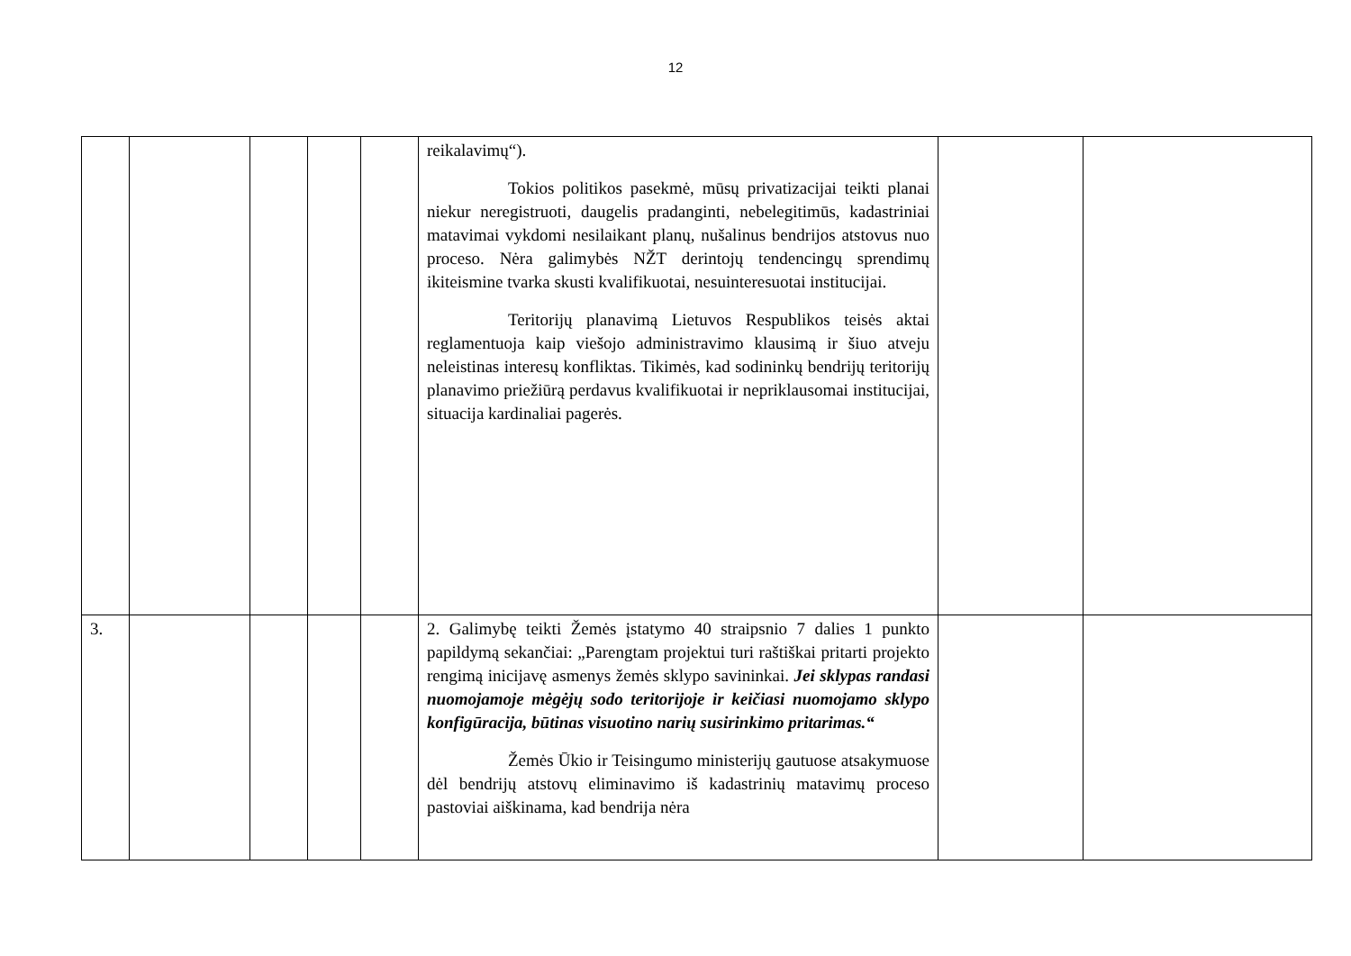12
| | | | | | reikalavimų“). Tokios politikos pasekmė, mūsų privatizacijai teikti planai niekur neregistruoti, daugelis pradanginti, nebelegitimūs, kadastriniai matavimai vykdomi nesilaikant planų, nušalinus bendrijos atstovus nuo proceso. Nėra galimybės NŽT derintojų tendencingų sprendimų ikiteismine tvarka skusti kvalifikuotai, nesuinteresuotai institucijai. Teritorijų planavimą Lietuvos Respublikos teisės aktai reglamentuoja kaip viešojo administravimo klausimą ir šiuo atveju neleistinas interesų konfliktas. Tikimės, kad sodininkų bendrijų teritorijų planavimo priežiūrą perdavus kvalifikuotai ir nepriklausomai institucijai, situacija kardinaliai pagerės. | | |
| 3. | | | | | 2. Galimybę teikti Žemės įstatymo 40 straipsnio 7 dalies 1 punkto papildymą sekančiai: „Parengtam projektui turi raštiškai pritarti projekto rengimą inicijavę asmenys žemės sklypo savininkai. Jei sklypas randasi nuomojamoje mėgėjų sodo teritorijoje ir keičiasi nuomojamo sklypo konfigūracija, būtinas visuotino narių susirinkimo pritarimas.“ Žemės Ūkio ir Teisingumo ministerijų gautuose atsakymuose dėl bendrijų atstovų eliminavimo iš kadastrinių matavimų proceso pastoviai aiškinama, kad bendrija nėra | | |